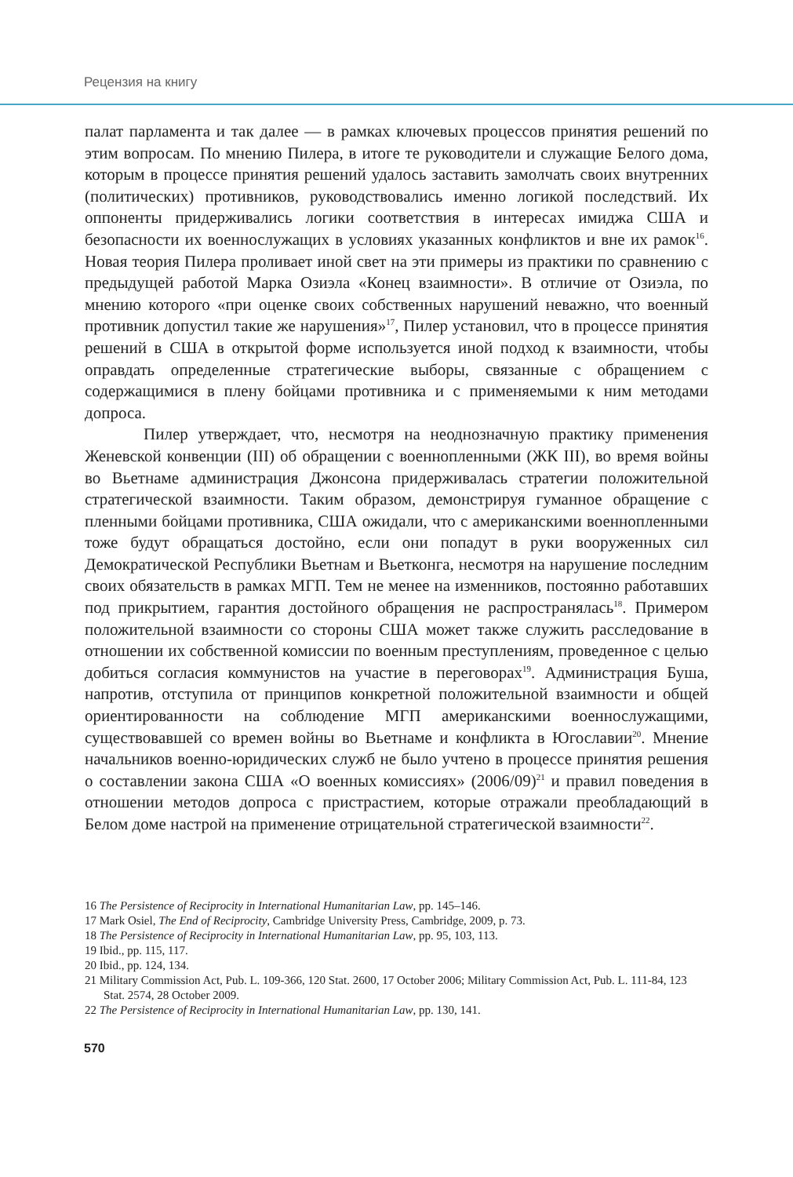Рецензия на книгу
палат парламента и так далее — в рамках ключевых процессов принятия решений по этим вопросам. По мнению Пилера, в итоге те руководители и служащие Белого дома, которым в процессе принятия решений удалось заставить замолчать своих внутренних (политических) противников, руководствовались именно логикой последствий. Их оппоненты придерживались логики соответствия в интересах имиджа США и безопасности их военнослужащих в условиях указанных конфликтов и вне их рамок<sup>16</sup>. Новая теория Пилера проливает иной свет на эти примеры из практики по сравнению с предыдущей работой Марка Озиэла «Конец взаимности». В отличие от Озиэла, по мнению которого «при оценке своих собственных нарушений неважно, что военный противник допустил такие же нарушения»<sup>17</sup>, Пилер установил, что в процессе принятия решений в США в открытой форме используется иной подход к взаимности, чтобы оправдать определенные стратегические выборы, связанные с обращением с содержащимися в плену бойцами противника и с применяемыми к ним методами допроса.
Пилер утверждает, что, несмотря на неоднозначную практику применения Женевской конвенции (III) об обращении с военнопленными (ЖК III), во время войны во Вьетнаме администрация Джонсона придерживалась стратегии положительной стратегической взаимности. Таким образом, демонстрируя гуманное обращение с пленными бойцами противника, США ожидали, что с американскими военнопленными тоже будут обращаться достойно, если они попадут в руки вооруженных сил Демократической Республики Вьетнам и Вьетконга, несмотря на нарушение последним своих обязательств в рамках МГП. Тем не менее на изменников, постоянно работавших под прикрытием, гарантия достойного обращения не распространялась<sup>18</sup>. Примером положительной взаимности со стороны США может также служить расследование в отношении их собственной комиссии по военным преступлениям, проведенное с целью добиться согласия коммунистов на участие в переговорах<sup>19</sup>. Администрация Буша, напротив, отступила от принципов конкретной положительной взаимности и общей ориентированности на соблюдение МГП американскими военнослужащими, существовавшей со времен войны во Вьетнаме и конфликта в Югославии<sup>20</sup>. Мнение начальников военно-юридических служб не было учтено в процессе принятия решения о составлении закона США «О военных комиссиях» (2006/09)<sup>21</sup> и правил поведения в отношении методов допроса с пристрастием, которые отражали преобладающий в Белом доме настрой на применение отрицательной стратегической взаимности<sup>22</sup>.
16 The Persistence of Reciprocity in International Humanitarian Law, pp. 145–146.
17 Mark Osiel, The End of Reciprocity, Cambridge University Press, Cambridge, 2009, p. 73.
18 The Persistence of Reciprocity in International Humanitarian Law, pp. 95, 103, 113.
19 Ibid., pp. 115, 117.
20 Ibid., pp. 124, 134.
21 Military Commission Act, Pub. L. 109-366, 120 Stat. 2600, 17 October 2006; Military Commission Act, Pub. L. 111-84, 123 Stat. 2574, 28 October 2009.
22 The Persistence of Reciprocity in International Humanitarian Law, pp. 130, 141.
570